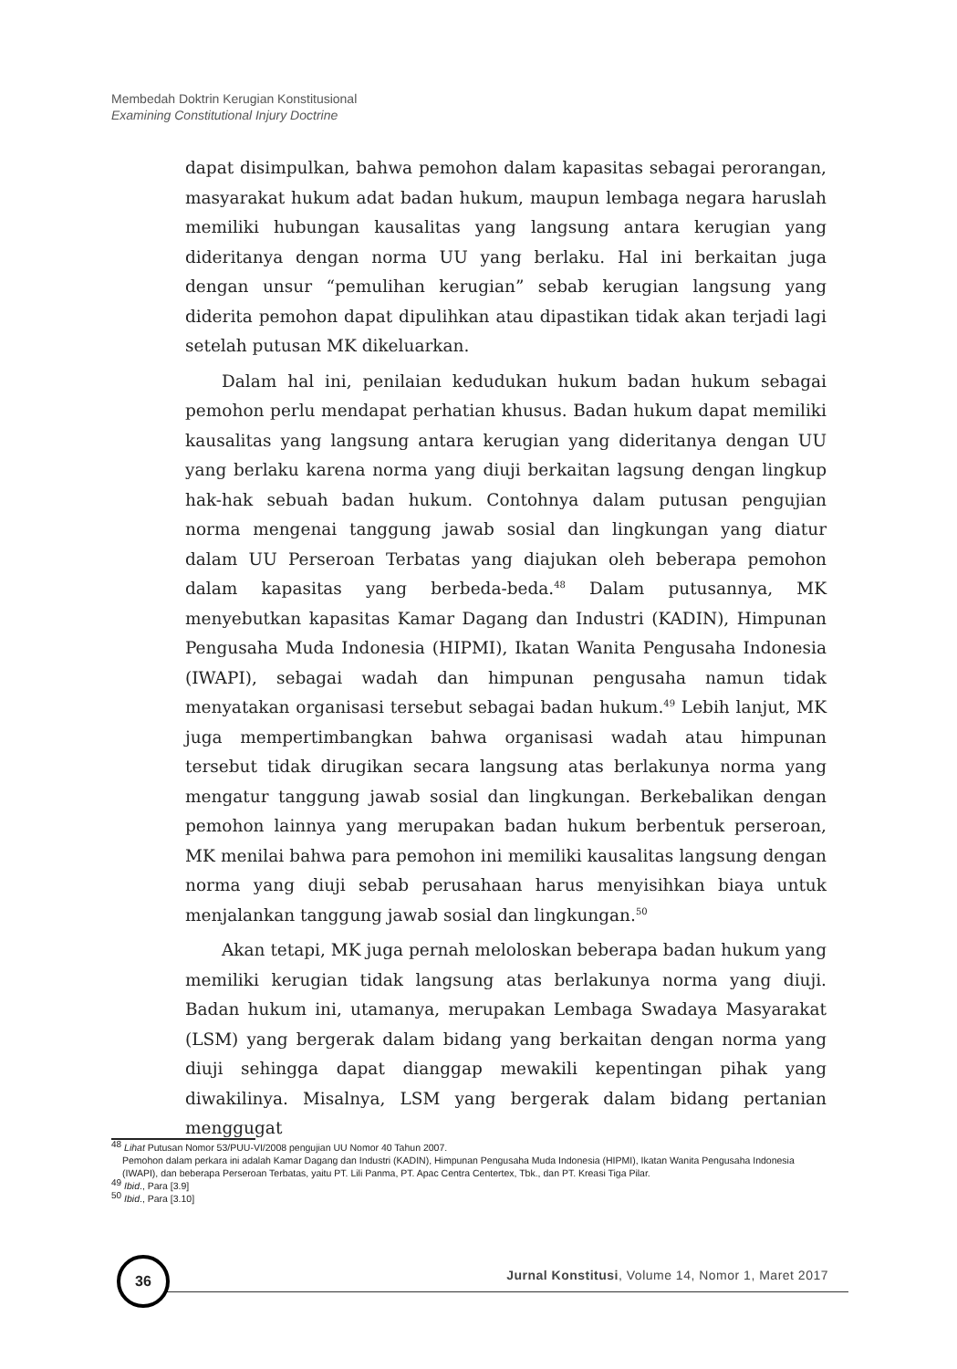Membedah Doktrin Kerugian Konstitusional
Examining Constitutional Injury Doctrine
dapat disimpulkan, bahwa pemohon dalam kapasitas sebagai perorangan, masyarakat hukum adat badan hukum, maupun lembaga negara haruslah memiliki hubungan kausalitas yang langsung antara kerugian yang dideritanya dengan norma UU yang berlaku. Hal ini berkaitan juga dengan unsur “pemulihan kerugian” sebab kerugian langsung yang diderita pemohon dapat dipulihkan atau dipastikan tidak akan terjadi lagi setelah putusan MK dikeluarkan.
Dalam hal ini, penilaian kedudukan hukum badan hukum sebagai pemohon perlu mendapat perhatian khusus. Badan hukum dapat memiliki kausalitas yang langsung antara kerugian yang dideritanya dengan UU yang berlaku karena norma yang diuji berkaitan lagsung dengan lingkup hak-hak sebuah badan hukum. Contohnya dalam putusan pengujian norma mengenai tanggung jawab sosial dan lingkungan yang diatur dalam UU Perseroan Terbatas yang diajukan oleh beberapa pemohon dalam kapasitas yang berbeda-beda.<sup>48</sup> Dalam putusannya, MK menyebutkan kapasitas Kamar Dagang dan Industri (KADIN), Himpunan Pengusaha Muda Indonesia (HIPMI), Ikatan Wanita Pengusaha Indonesia (IWAPI), sebagai wadah dan himpunan pengusaha namun tidak menyatakan organisasi tersebut sebagai badan hukum.<sup>49</sup> Lebih lanjut, MK juga mempertimbangkan bahwa organisasi wadah atau himpunan tersebut tidak dirugikan secara langsung atas berlakunya norma yang mengatur tanggung jawab sosial dan lingkungan. Berkebalikan dengan pemohon lainnya yang merupakan badan hukum berbentuk perseroan, MK menilai bahwa para pemohon ini memiliki kausalitas langsung dengan norma yang diuji sebab perusahaan harus menyisihkan biaya untuk menjalankan tanggung jawab sosial dan lingkungan.<sup>50</sup>
Akan tetapi, MK juga pernah meloloskan beberapa badan hukum yang memiliki kerugian tidak langsung atas berlakunya norma yang diuji. Badan hukum ini, utamanya, merupakan Lembaga Swadaya Masyarakat (LSM) yang bergerak dalam bidang yang berkaitan dengan norma yang diuji sehingga dapat dianggap mewakili kepentingan pihak yang diwakilinya. Misalnya, LSM yang bergerak dalam bidang pertanian menggugat
<sup>48</sup> Lihat Putusan Nomor 53/PUU-VI/2008 pengujian UU Nomor 40 Tahun 2007.
Pemohon dalam perkara ini adalah Kamar Dagang dan Industri (KADIN), Himpunan Pengusaha Muda Indonesia (HIPMI), Ikatan Wanita Pengusaha Indonesia (IWAPI), dan beberapa Perseroan Terbatas, yaitu PT. Lili Panma, PT. Apac Centra Centertex, Tbk., dan PT. Kreasi Tiga Pilar.
<sup>49</sup> Ibid., Para [3.9]
<sup>50</sup> Ibid., Para [3.10]
36
Jurnal Konstitusi, Volume 14, Nomor 1, Maret 2017